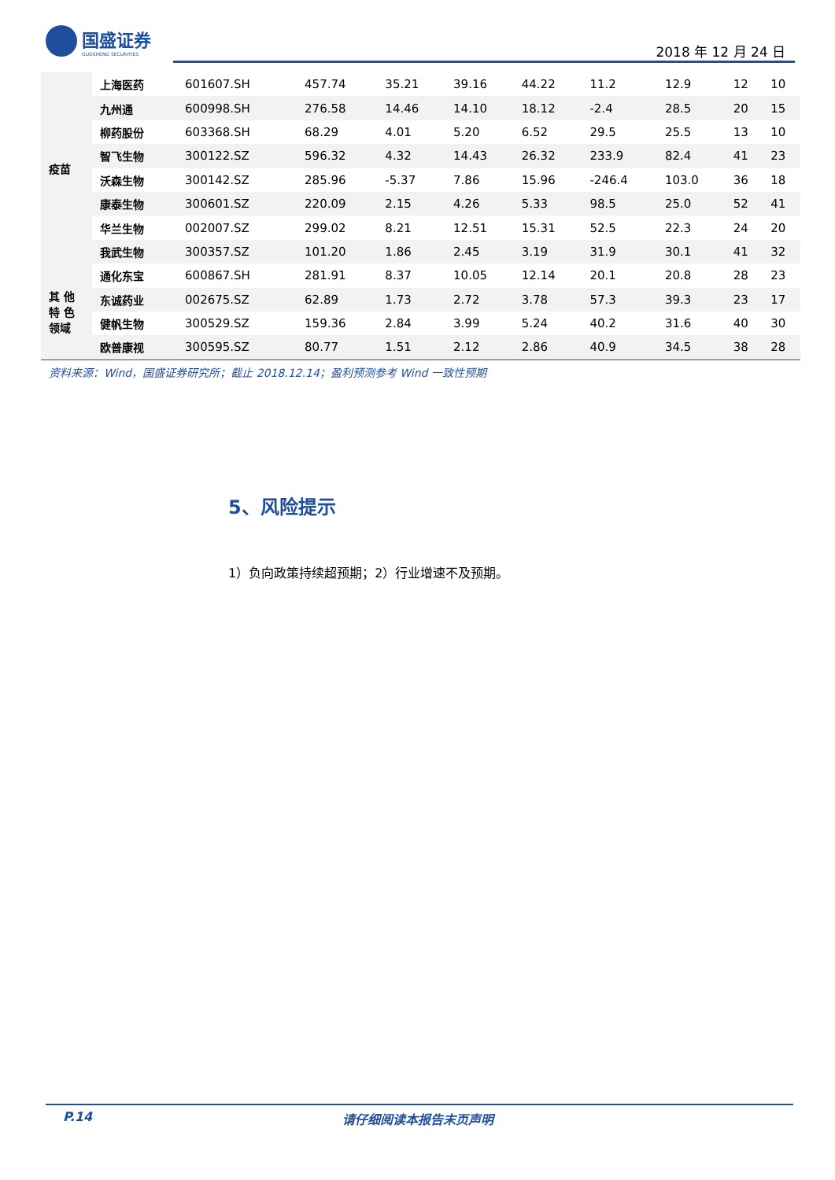国盛证券
GUOSHENG SECURITIES
2018 年 12 月 24 日
| 疫苗 | 上海医药 | 601607.SH | 457.74 | 35.21 | 39.16 | 44.22 | 11.2 | 12.9 | 12 | 10 |
| | 九州通 | 600998.SH | 276.58 | 14.46 | 14.10 | 18.12 | -2.4 | 28.5 | 20 | 15 |
| | 柳药股份 | 603368.SH | 68.29 | 4.01 | 5.20 | 6.52 | 29.5 | 25.5 | 13 | 10 |
| | 智飞生物 | 300122.SZ | 596.32 | 4.32 | 14.43 | 26.32 | 233.9 | 82.4 | 41 | 23 |
| | 沃森生物 | 300142.SZ | 285.96 | -5.37 | 7.86 | 15.96 | -246.4 | 103.0 | 36 | 18 |
| | 康泰生物 | 300601.SZ | 220.09 | 2.15 | 4.26 | 5.33 | 98.5 | 25.0 | 52 | 41 |
| | 华兰生物 | 002007.SZ | 299.02 | 8.21 | 12.51 | 15.31 | 52.5 | 22.3 | 24 | 20 |
| | 我武生物 | 300357.SZ | 101.20 | 1.86 | 2.45 | 3.19 | 31.9 | 30.1 | 41 | 32 |
| 其 他 特 色 领域 | 通化东宝 | 600867.SH | 281.91 | 8.37 | 10.05 | 12.14 | 20.1 | 20.8 | 28 | 23 |
| | 东诚药业 | 002675.SZ | 62.89 | 1.73 | 2.72 | 3.78 | 57.3 | 39.3 | 23 | 17 |
| | 健帆生物 | 300529.SZ | 159.36 | 2.84 | 3.99 | 5.24 | 40.2 | 31.6 | 40 | 30 |
| | 欧普康视 | 300595.SZ | 80.77 | 1.51 | 2.12 | 2.86 | 40.9 | 34.5 | 38 | 28 |
资料来源：Wind，国盛证券研究所；截止 2018.12.14；盈利预测参考 Wind 一致性预期
5、风险提示
1）负向政策持续超预期；2）行业增速不及预期。
P.14 请仔细阅读本报告末页声明